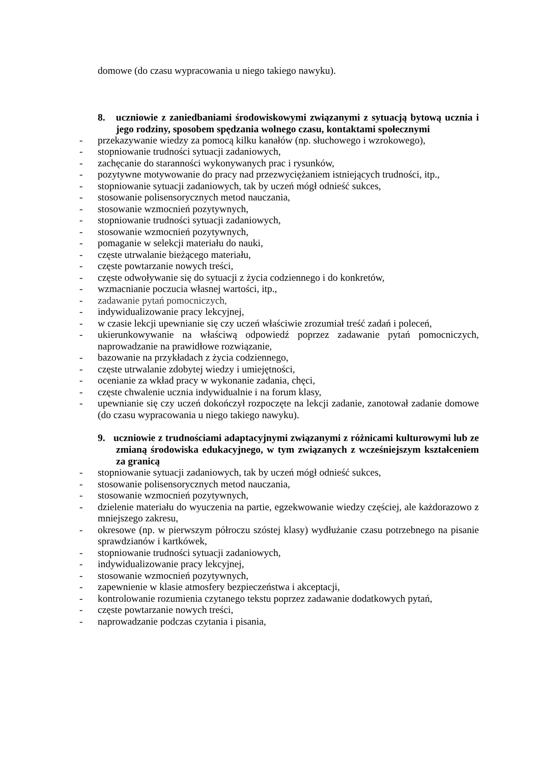domowe (do czasu wypracowania u niego takiego nawyku).
8. uczniowie z zaniedbaniami środowiskowymi związanymi z sytuacją bytową ucznia i jego rodziny, sposobem spędzania wolnego czasu, kontaktami społecznymi
- przekazywanie wiedzy za pomocą kilku kanałów (np. słuchowego i wzrokowego),
- stopniowanie trudności sytuacji zadaniowych,
- zachęcanie do staranności wykonywanych prac i rysunków,
- pozytywne motywowanie do pracy nad przezwyciężaniem istniejących trudności, itp.,
- stopniowanie sytuacji zadaniowych, tak by uczeń mógł odnieść sukces,
- stosowanie polisensorycznych metod nauczania,
- stosowanie wzmocnień pozytywnych,
- stopniowanie trudności sytuacji zadaniowych,
- stosowanie wzmocnień pozytywnych,
- pomaganie w selekcji materiału do nauki,
- częste utrwalanie bieżącego materiału,
- częste powtarzanie nowych treści,
- częste odwoływanie się do sytuacji z życia codziennego i do konkretów,
- wzmacnianie poczucia własnej wartości, itp.,
- zadawanie pytań pomocniczych,
- indywidualizowanie pracy lekcyjnej,
- w czasie lekcji upewnianie się czy uczeń właściwie zrozumiał treść zadań i poleceń,
- ukierunkowywanie na właściwą odpowiedź poprzez zadawanie pytań pomocniczych, naprowadzanie na prawidłowe rozwiązanie,
- bazowanie na przykładach z życia codziennego,
- częste utrwalanie zdobytej wiedzy i umiejętności,
- ocenianie za wkład pracy w wykonanie zadania, chęci,
- częste chwalenie ucznia indywidualnie i na forum klasy,
- upewnianie się czy uczeń dokończył rozpoczęte na lekcji zadanie, zanotował zadanie domowe (do czasu wypracowania u niego takiego nawyku).
9. uczniowie z trudnościami adaptacyjnymi związanymi z różnicami kulturowymi lub ze zmianą środowiska edukacyjnego, w tym związanych z wcześniejszym kształceniem za granicą
- stopniowanie sytuacji zadaniowych, tak by uczeń mógł odnieść sukces,
- stosowanie polisensorycznych metod nauczania,
- stosowanie wzmocnień pozytywnych,
- dzielenie materiału do wyuczenia na partie, egzekwowanie wiedzy częściej, ale każdorazowo z mniejszego zakresu,
- okresowe (np. w pierwszym półroczu szóstej klasy) wydłużanie czasu potrzebnego na pisanie sprawdzianów i kartkówek,
- stopniowanie trudności sytuacji zadaniowych,
- indywidualizowanie pracy lekcyjnej,
- stosowanie wzmocnień pozytywnych,
- zapewnienie w klasie atmosfery bezpieczeństwa i akceptacji,
- kontrolowanie rozumienia czytanego tekstu poprzez zadawanie dodatkowych pytań,
- częste powtarzanie nowych treści,
- naprowadzanie podczas czytania i pisania,